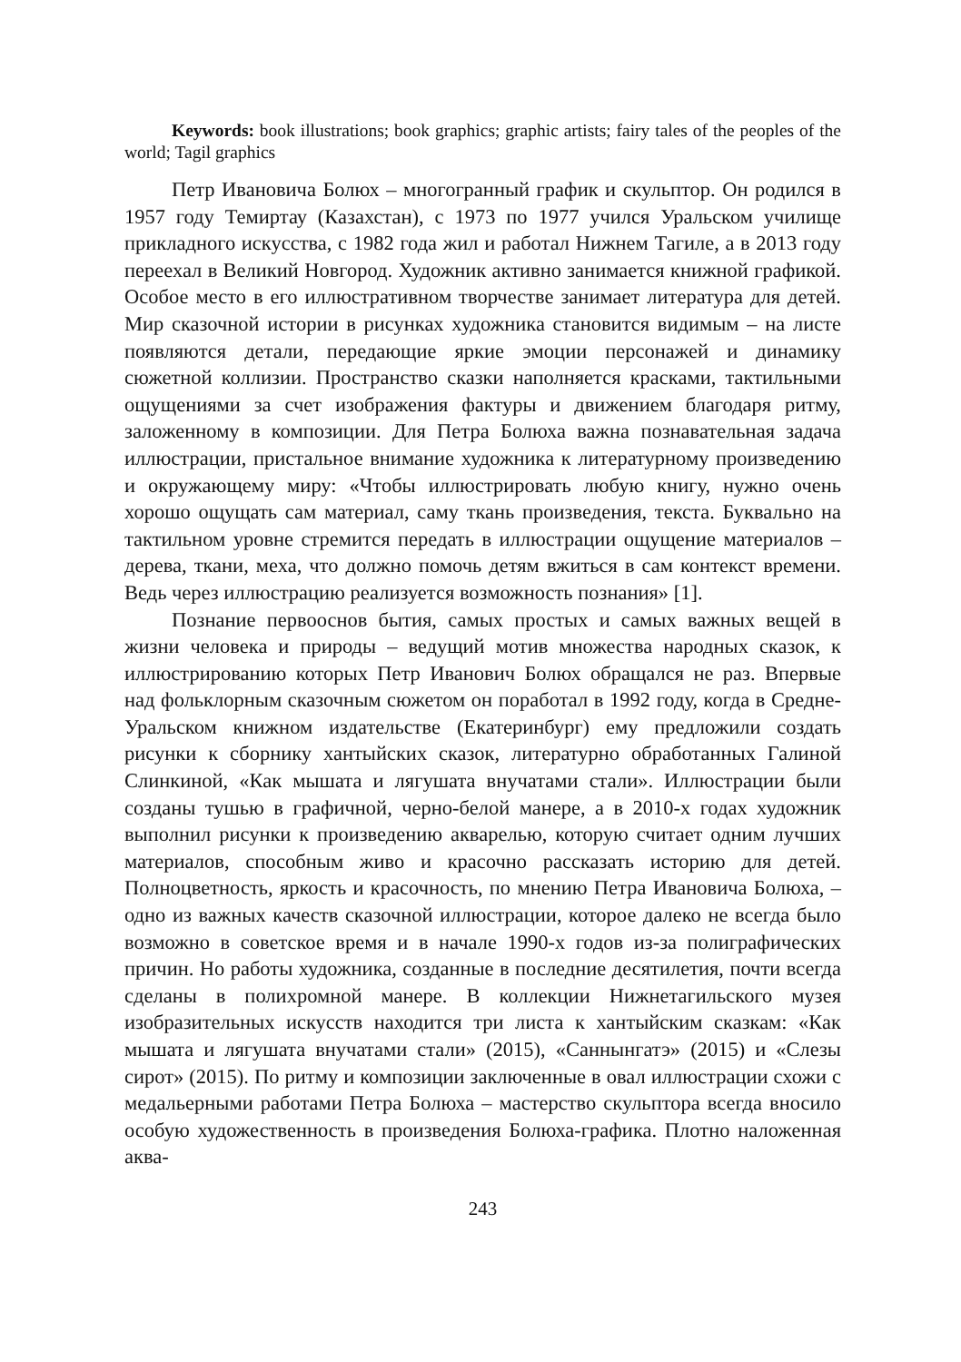Keywords: book illustrations; book graphics; graphic artists; fairy tales of the peoples of the world; Tagil graphics
Петр Ивановича Болюх – многогранный график и скульптор. Он родился в 1957 году Темиртау (Казахстан), с 1973 по 1977 учился Уральском училище прикладного искусства, с 1982 года жил и работал Нижнем Тагиле, а в 2013 году переехал в Великий Новгород. Художник активно занимается книжной графикой. Особое место в его иллюстративном творчестве занимает литература для детей. Мир сказочной истории в рисунках художника становится видимым – на листе появляются детали, передающие яркие эмоции персонажей и динамику сюжетной коллизии. Пространство сказки наполняется красками, тактильными ощущениями за счет изображения фактуры и движением благодаря ритму, заложенному в композиции. Для Петра Болюха важна познавательная задача иллюстрации, пристальное внимание художника к литературному произведению и окружающему миру: «Чтобы иллюстрировать любую книгу, нужно очень хорошо ощущать сам материал, саму ткань произведения, текста. Буквально на тактильном уровне стремится передать в иллюстрации ощущение материалов – дерева, ткани, меха, что должно помочь детям вжиться в сам контекст времени. Ведь через иллюстрацию реализуется возможность познания» [1].
Познание первооснов бытия, самых простых и самых важных вещей в жизни человека и природы – ведущий мотив множества народных сказок, к иллюстрированию которых Петр Иванович Болюх обращался не раз. Впервые над фольклорным сказочным сюжетом он поработал в 1992 году, когда в Средне-Уральском книжном издательстве (Екатеринбург) ему предложили создать рисунки к сборнику хантыйских сказок, литературно обработанных Галиной Слинкиной, «Как мышата и лягушата внучатами стали». Иллюстрации были созданы тушью в графичной, черно-белой манере, а в 2010-х годах художник выполнил рисунки к произведению акварелью, которую считает одним лучших материалов, способным живо и красочно рассказать историю для детей. Полноцветность, яркость и красочность, по мнению Петра Ивановича Болюха, – одно из важных качеств сказочной иллюстрации, которое далеко не всегда было возможно в советское время и в начале 1990-х годов из-за полиграфических причин. Но работы художника, созданные в последние десятилетия, почти всегда сделаны в полихромной манере. В коллекции Нижнетагильского музея изобразительных искусств находится три листа к хантыйским сказкам: «Как мышата и лягушата внучатами стали» (2015), «Саннынгатэ» (2015) и «Слезы сирот» (2015). По ритму и композиции заключенные в овал иллюстрации схожи с медальерными работами Петра Болюха – мастерство скульптора всегда вносило особую художественность в произведения Болюха-графика. Плотно наложенная аква-
243